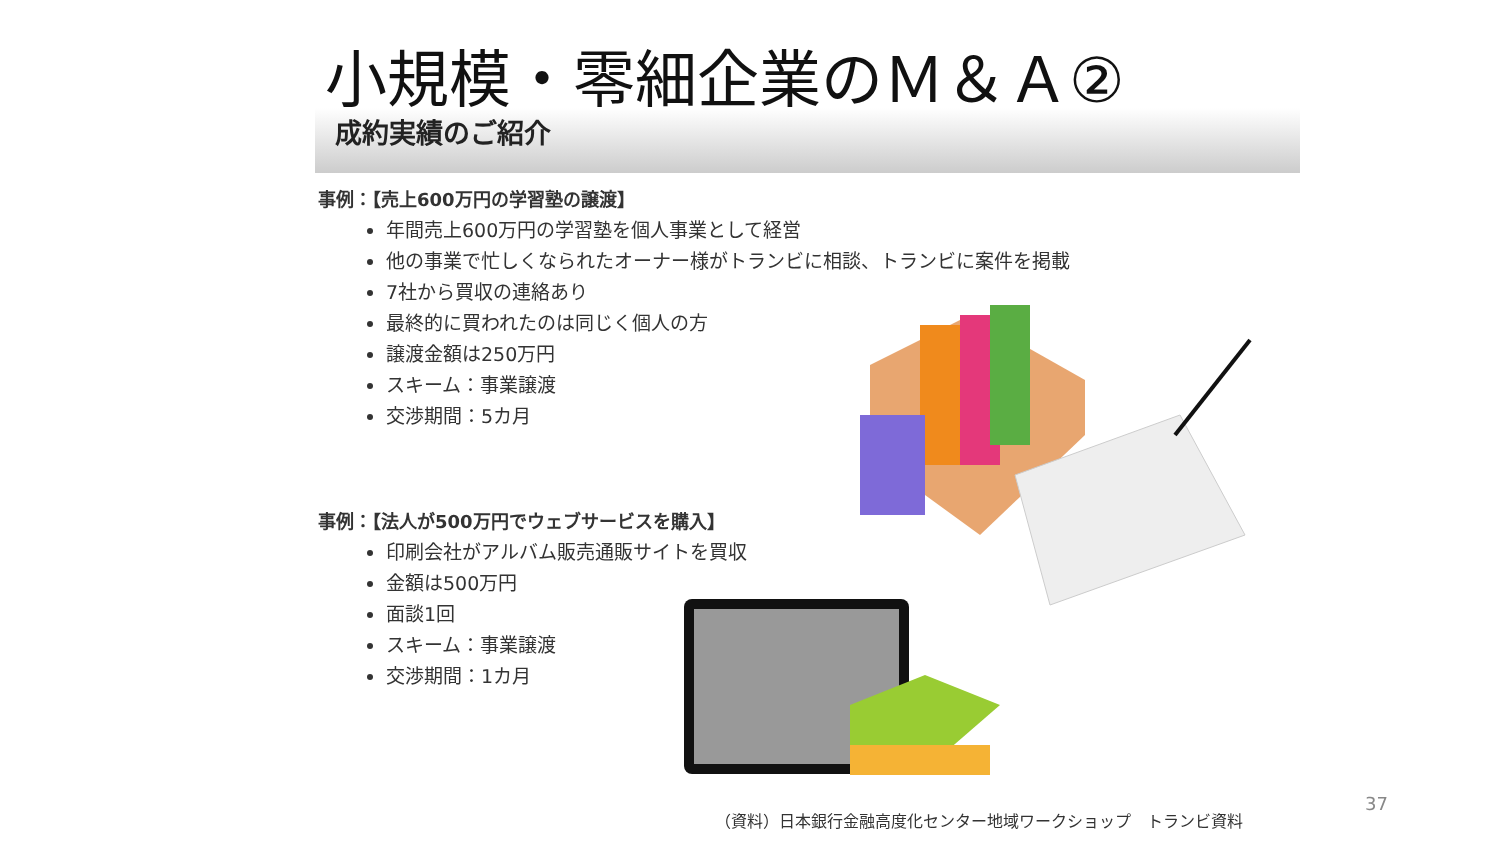小規模・零細企業のＭ＆Ａ②
成約実績のご紹介
事例：【売上600万円の学習塾の譲渡】
年間売上600万円の学習塾を個人事業として経営
他の事業で忙しくなられたオーナー様がトランビに相談、トランビに案件を掲載
7社から買収の連絡あり
最終的に買われたのは同じく個人の方
譲渡金額は250万円
スキーム：事業譲渡
交渉期間：5カ月
事例：【法人が500万円でウェブサービスを購入】
印刷会社がアルバム販売通販サイトを買収
金額は500万円
面談1回
スキーム：事業譲渡
交渉期間：1カ月
37
（資料）日本銀行金融高度化センター地域ワークショップ　トランビ資料